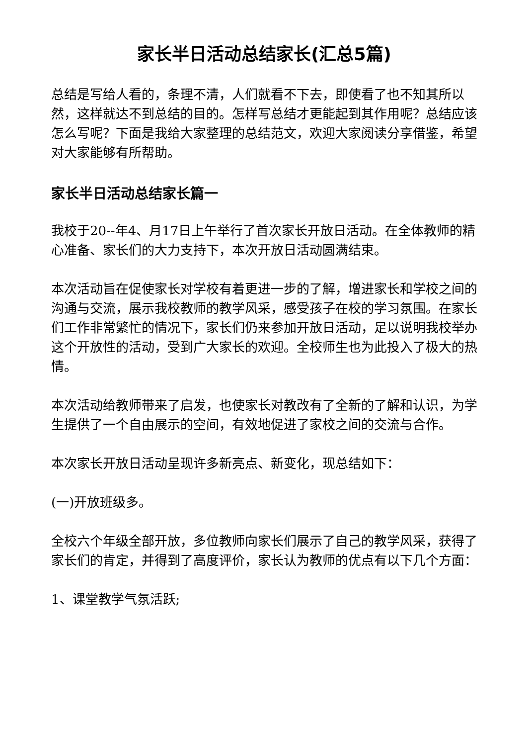家长半日活动总结家长(汇总5篇)
总结是写给人看的，条理不清，人们就看不下去，即使看了也不知其所以然，这样就达不到总结的目的。怎样写总结才更能起到其作用呢？总结应该怎么写呢？下面是我给大家整理的总结范文，欢迎大家阅读分享借鉴，希望对大家能够有所帮助。
家长半日活动总结家长篇一
我校于20--年4、月17日上午举行了首次家长开放日活动。在全体教师的精心准备、家长们的大力支持下，本次开放日活动圆满结束。
本次活动旨在促使家长对学校有着更进一步的了解，增进家长和学校之间的沟通与交流，展示我校教师的教学风采，感受孩子在校的学习氛围。在家长们工作非常繁忙的情况下，家长们仍来参加开放日活动，足以说明我校举办这个开放性的活动，受到广大家长的欢迎。全校师生也为此投入了极大的热情。
本次活动给教师带来了启发，也使家长对教改有了全新的了解和认识，为学生提供了一个自由展示的空间，有效地促进了家校之间的交流与合作。
本次家长开放日活动呈现许多新亮点、新变化，现总结如下：
(一)开放班级多。
全校六个年级全部开放，多位教师向家长们展示了自己的教学风采，获得了家长们的肯定，并得到了高度评价，家长认为教师的优点有以下几个方面：
1、课堂教学气氛活跃;